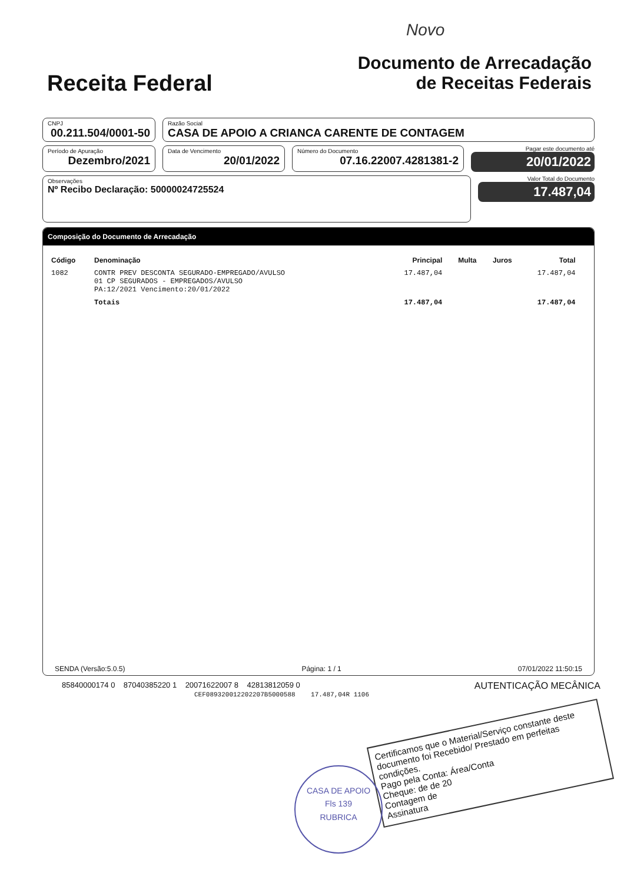Novo
Receita Federal
Documento de Arrecadação
de Receitas Federais
CNPJ
00.211.504/0001-50
Razão Social
CASA DE APOIO A CRIANCA CARENTE DE CONTAGEM
Período de Apuração
Dezembro/2021
Data de Vencimento
20/01/2022
Número do Documento
07.16.22007.4281381-2
Pagar este documento até
20/01/2022
Observações
Nº Recibo Declaração: 50000024725524
Valor Total do Documento
17.487,04
Composição do Documento de Arrecadação
| Código | Denominação | Principal | Multa | Juros | Total |
| --- | --- | --- | --- | --- | --- |
| 1082 | CONTR PREV DESCONTA SEGURADO-EMPREGADO/AVULSO 01 CP SEGURADOS - EMPREGADOS/AVULSO PA:12/2021 Vencimento:20/01/2022 | 17.487,04 | | | 17.487,04 |
| | Totais | 17.487,04 | | | 17.487,04 |
SENDA (Versão:5.0.5) Página: 1 / 1 07/01/2022 11:50:15
Certificamos que o Material/Serviço constante deste documento foi Recebido/ Prestado em perfeitas condições.
Pago pela Conta: Área/Conta
Cheque: de de 20
Contagem de
Assinatura
85840000174 0 87040385220 1 20071622007 8 42813812059 0 AUTENTICAÇÃO MECÂNICA
CEF089320012202207B5000588 17.487,04R 1106
CASA DE APOIO
Fls 139
RUBRICA